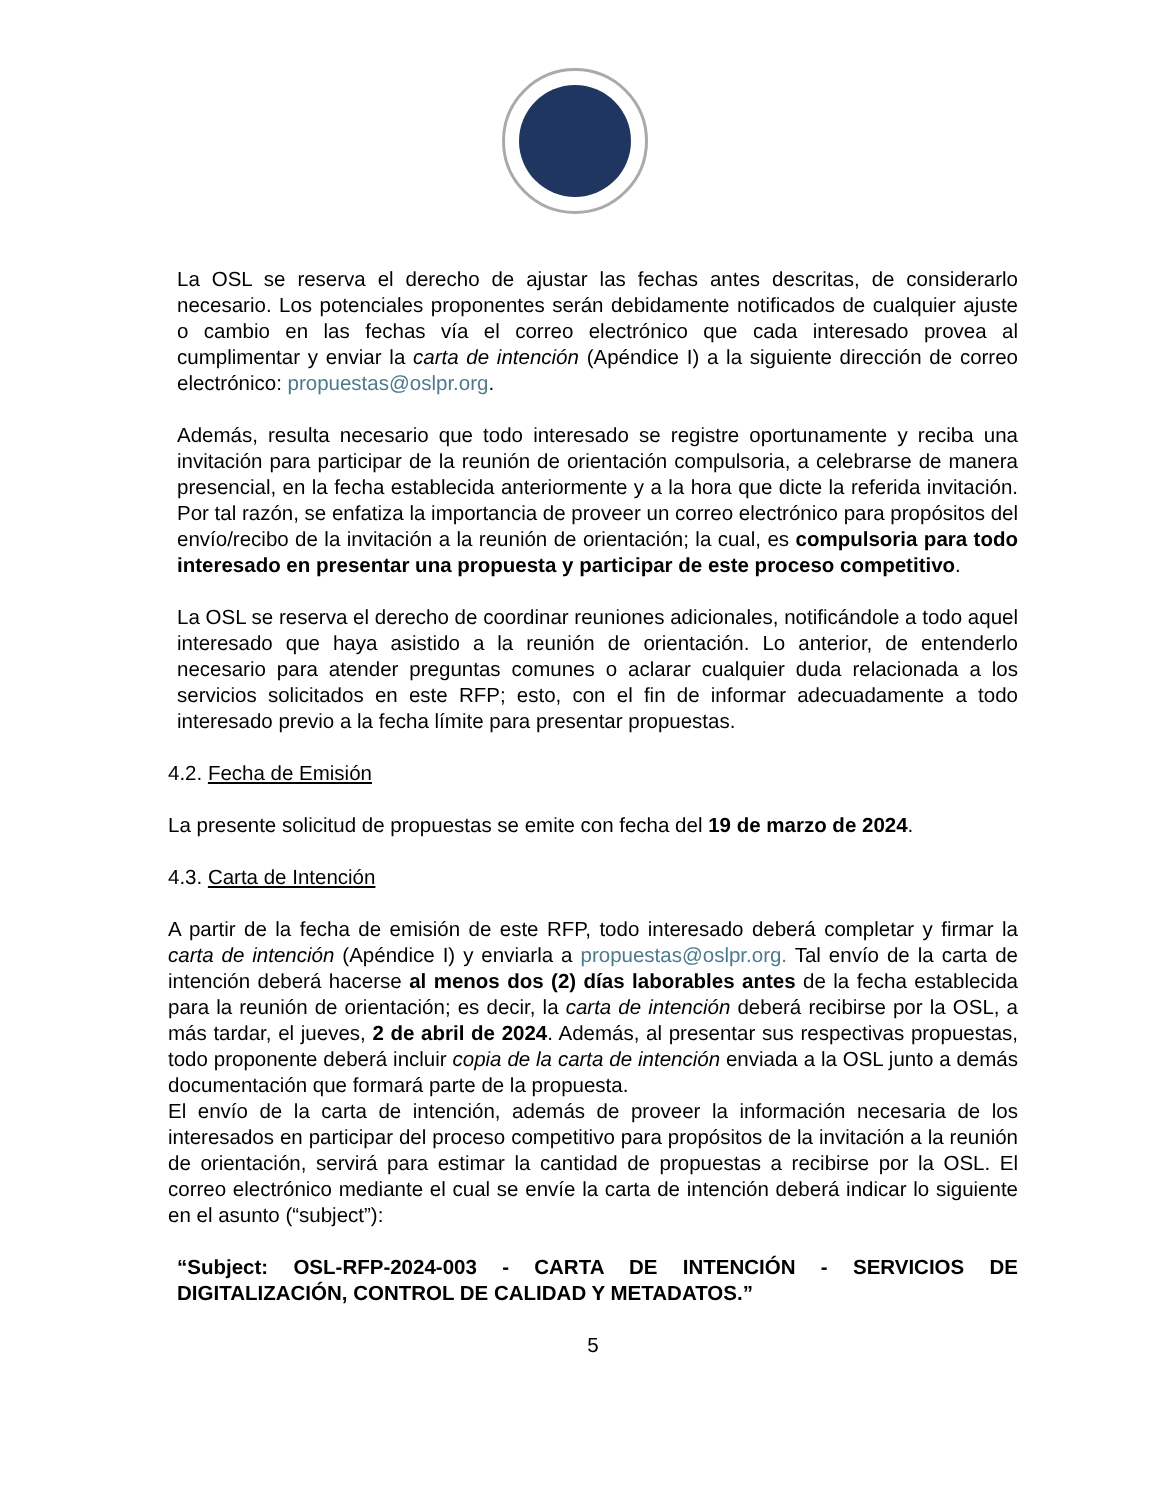La OSL se reserva el derecho de ajustar las fechas antes descritas, de considerarlo necesario. Los potenciales proponentes serán debidamente notificados de cualquier ajuste o cambio en las fechas vía el correo electrónico que cada interesado provea al cumplimentar y enviar la carta de intención (Apéndice I) a la siguiente dirección de correo electrónico: propuestas@oslpr.org.
Además, resulta necesario que todo interesado se registre oportunamente y reciba una invitación para participar de la reunión de orientación compulsoria, a celebrarse de manera presencial, en la fecha establecida anteriormente y a la hora que dicte la referida invitación. Por tal razón, se enfatiza la importancia de proveer un correo electrónico para propósitos del envío/recibo de la invitación a la reunión de orientación; la cual, es compulsoria para todo interesado en presentar una propuesta y participar de este proceso competitivo.
La OSL se reserva el derecho de coordinar reuniones adicionales, notificándole a todo aquel interesado que haya asistido a la reunión de orientación. Lo anterior, de entenderlo necesario para atender preguntas comunes o aclarar cualquier duda relacionada a los servicios solicitados en este RFP; esto, con el fin de informar adecuadamente a todo interesado previo a la fecha límite para presentar propuestas.
4.2. Fecha de Emisión
La presente solicitud de propuestas se emite con fecha del 19 de marzo de 2024.
4.3. Carta de Intención
A partir de la fecha de emisión de este RFP, todo interesado deberá completar y firmar la carta de intención (Apéndice I) y enviarla a propuestas@oslpr.org. Tal envío de la carta de intención deberá hacerse al menos dos (2) días laborables antes de la fecha establecida para la reunión de orientación; es decir, la carta de intención deberá recibirse por la OSL, a más tardar, el jueves, 2 de abril de 2024. Además, al presentar sus respectivas propuestas, todo proponente deberá incluir copia de la carta de intención enviada a la OSL junto a demás documentación que formará parte de la propuesta.
El envío de la carta de intención, además de proveer la información necesaria de los interesados en participar del proceso competitivo para propósitos de la invitación a la reunión de orientación, servirá para estimar la cantidad de propuestas a recibirse por la OSL. El correo electrónico mediante el cual se envíe la carta de intención deberá indicar lo siguiente en el asunto (“subject”):
“Subject: OSL-RFP-2024-003 - CARTA DE INTENCIÓN - SERVICIOS DE DIGITALIZACIÓN, CONTROL DE CALIDAD Y METADATOS.”
5